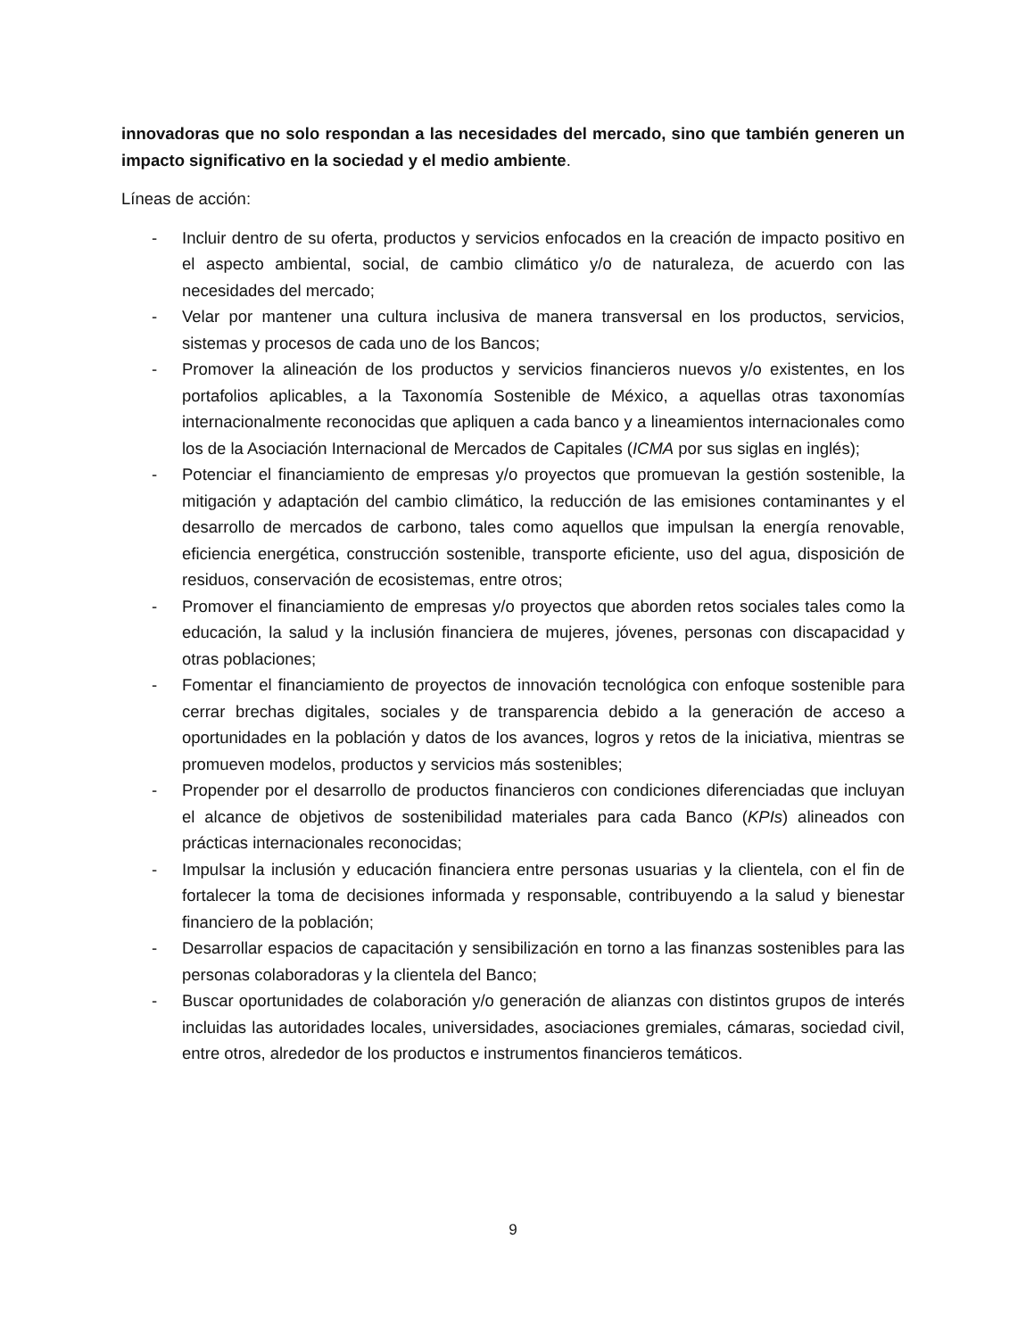innovadoras que no solo respondan a las necesidades del mercado, sino que también generen un impacto significativo en la sociedad y el medio ambiente.
Líneas de acción:
- Incluir dentro de su oferta, productos y servicios enfocados en la creación de impacto positivo en el aspecto ambiental, social, de cambio climático y/o de naturaleza, de acuerdo con las necesidades del mercado;
- Velar por mantener una cultura inclusiva de manera transversal en los productos, servicios, sistemas y procesos de cada uno de los Bancos;
- Promover la alineación de los productos y servicios financieros nuevos y/o existentes, en los portafolios aplicables, a la Taxonomía Sostenible de México, a aquellas otras taxonomías internacionalmente reconocidas que apliquen a cada banco y a lineamientos internacionales como los de la Asociación Internacional de Mercados de Capitales (ICMA por sus siglas en inglés);
- Potenciar el financiamiento de empresas y/o proyectos que promuevan la gestión sostenible, la mitigación y adaptación del cambio climático, la reducción de las emisiones contaminantes y el desarrollo de mercados de carbono, tales como aquellos que impulsan la energía renovable, eficiencia energética, construcción sostenible, transporte eficiente, uso del agua, disposición de residuos, conservación de ecosistemas, entre otros;
- Promover el financiamiento de empresas y/o proyectos que aborden retos sociales tales como la educación, la salud y la inclusión financiera de mujeres, jóvenes, personas con discapacidad y otras poblaciones;
- Fomentar el financiamiento de proyectos de innovación tecnológica con enfoque sostenible para cerrar brechas digitales, sociales y de transparencia debido a la generación de acceso a oportunidades en la población y datos de los avances, logros y retos de la iniciativa, mientras se promueven modelos, productos y servicios más sostenibles;
- Propender por el desarrollo de productos financieros con condiciones diferenciadas que incluyan el alcance de objetivos de sostenibilidad materiales para cada Banco (KPIs) alineados con prácticas internacionales reconocidas;
- Impulsar la inclusión y educación financiera entre personas usuarias y la clientela, con el fin de fortalecer la toma de decisiones informada y responsable, contribuyendo a la salud y bienestar financiero de la población;
- Desarrollar espacios de capacitación y sensibilización en torno a las finanzas sostenibles para las personas colaboradoras y la clientela del Banco;
- Buscar oportunidades de colaboración y/o generación de alianzas con distintos grupos de interés incluidas las autoridades locales, universidades, asociaciones gremiales, cámaras, sociedad civil, entre otros, alrededor de los productos e instrumentos financieros temáticos.
9